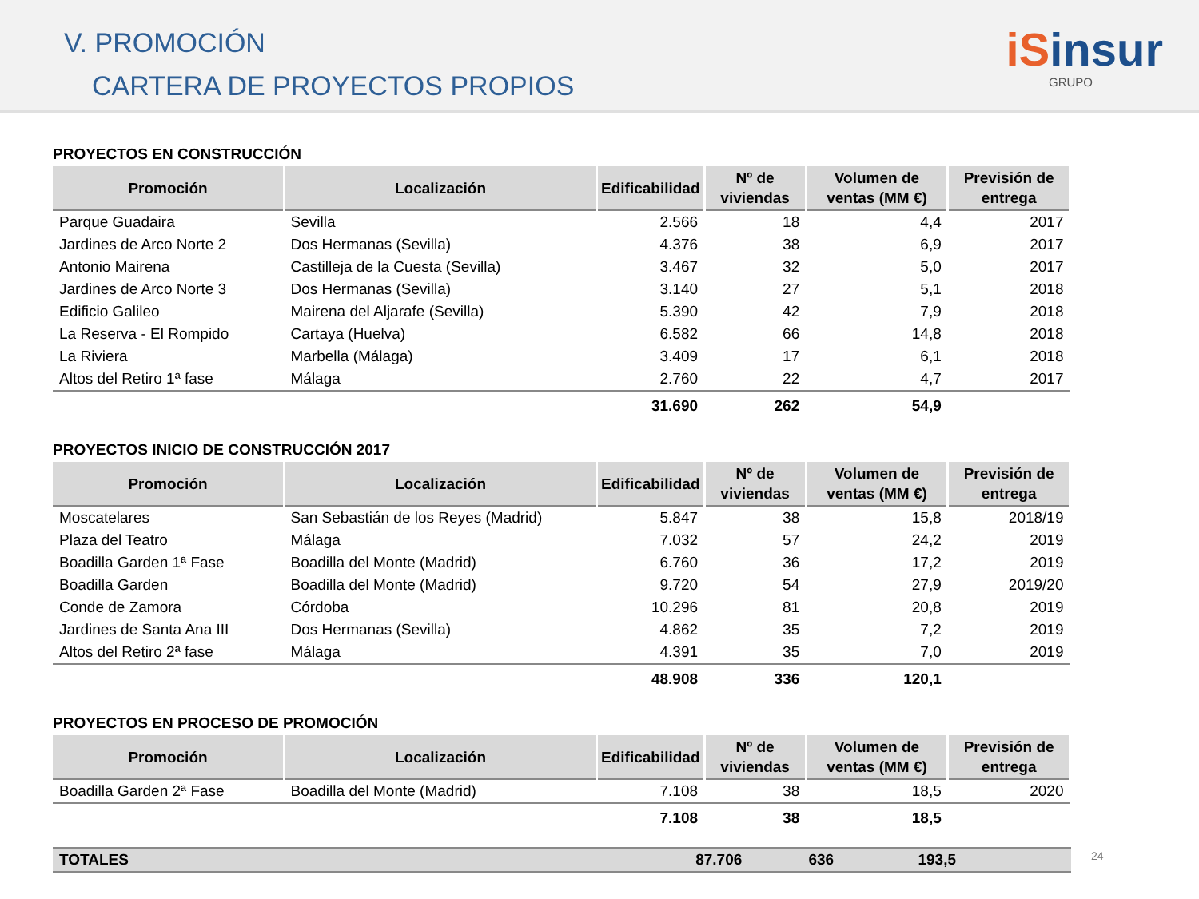V. PROMOCIÓN
CARTERA DE PROYECTOS PROPIOS
iSinsur
GRUPO
PROYECTOS EN CONSTRUCCIÓN
| Promoción | Localización | Edificabilidad | Nº de viviendas | Volumen de ventas (MM €) | Previsión de entrega |
| --- | --- | --- | --- | --- | --- |
| Parque Guadaira | Sevilla | 2.566 | 18 | 4,4 | 2017 |
| Jardines de Arco Norte 2 | Dos Hermanas (Sevilla) | 4.376 | 38 | 6,9 | 2017 |
| Antonio Mairena | Castilleja de la Cuesta (Sevilla) | 3.467 | 32 | 5,0 | 2017 |
| Jardines de Arco Norte 3 | Dos Hermanas (Sevilla) | 3.140 | 27 | 5,1 | 2018 |
| Edificio Galileo | Mairena del Aljarafe (Sevilla) | 5.390 | 42 | 7,9 | 2018 |
| La Reserva - El Rompido | Cartaya (Huelva) | 6.582 | 66 | 14,8 | 2018 |
| La Riviera | Marbella (Málaga) | 3.409 | 17 | 6,1 | 2018 |
| Altos del Retiro 1ª fase | Málaga | 2.760 | 22 | 4,7 | 2017 |
| | | 31.690 | 262 | 54,9 | |
PROYECTOS INICIO DE CONSTRUCCIÓN 2017
| Promoción | Localización | Edificabilidad | Nº de viviendas | Volumen de ventas (MM €) | Previsión de entrega |
| --- | --- | --- | --- | --- | --- |
| Moscatelares | San Sebastián de los Reyes (Madrid) | 5.847 | 38 | 15,8 | 2018/19 |
| Plaza del Teatro | Málaga | 7.032 | 57 | 24,2 | 2019 |
| Boadilla Garden 1ª Fase | Boadilla del Monte (Madrid) | 6.760 | 36 | 17,2 | 2019 |
| Boadilla Garden | Boadilla del Monte (Madrid) | 9.720 | 54 | 27,9 | 2019/20 |
| Conde de Zamora | Córdoba | 10.296 | 81 | 20,8 | 2019 |
| Jardines de Santa Ana III | Dos Hermanas (Sevilla) | 4.862 | 35 | 7,2 | 2019 |
| Altos del Retiro 2ª fase | Málaga | 4.391 | 35 | 7,0 | 2019 |
| | | 48.908 | 336 | 120,1 | |
PROYECTOS EN PROCESO DE PROMOCIÓN
| Promoción | Localización | Edificabilidad | Nº de viviendas | Volumen de ventas (MM €) | Previsión de entrega |
| --- | --- | --- | --- | --- | --- |
| Boadilla Garden 2ª Fase | Boadilla del Monte (Madrid) | 7.108 | 38 | 18,5 | 2020 |
| | | 7.108 | 38 | 18,5 | |
| TOTALES | | 87.706 | 636 | 193,5 | |
24